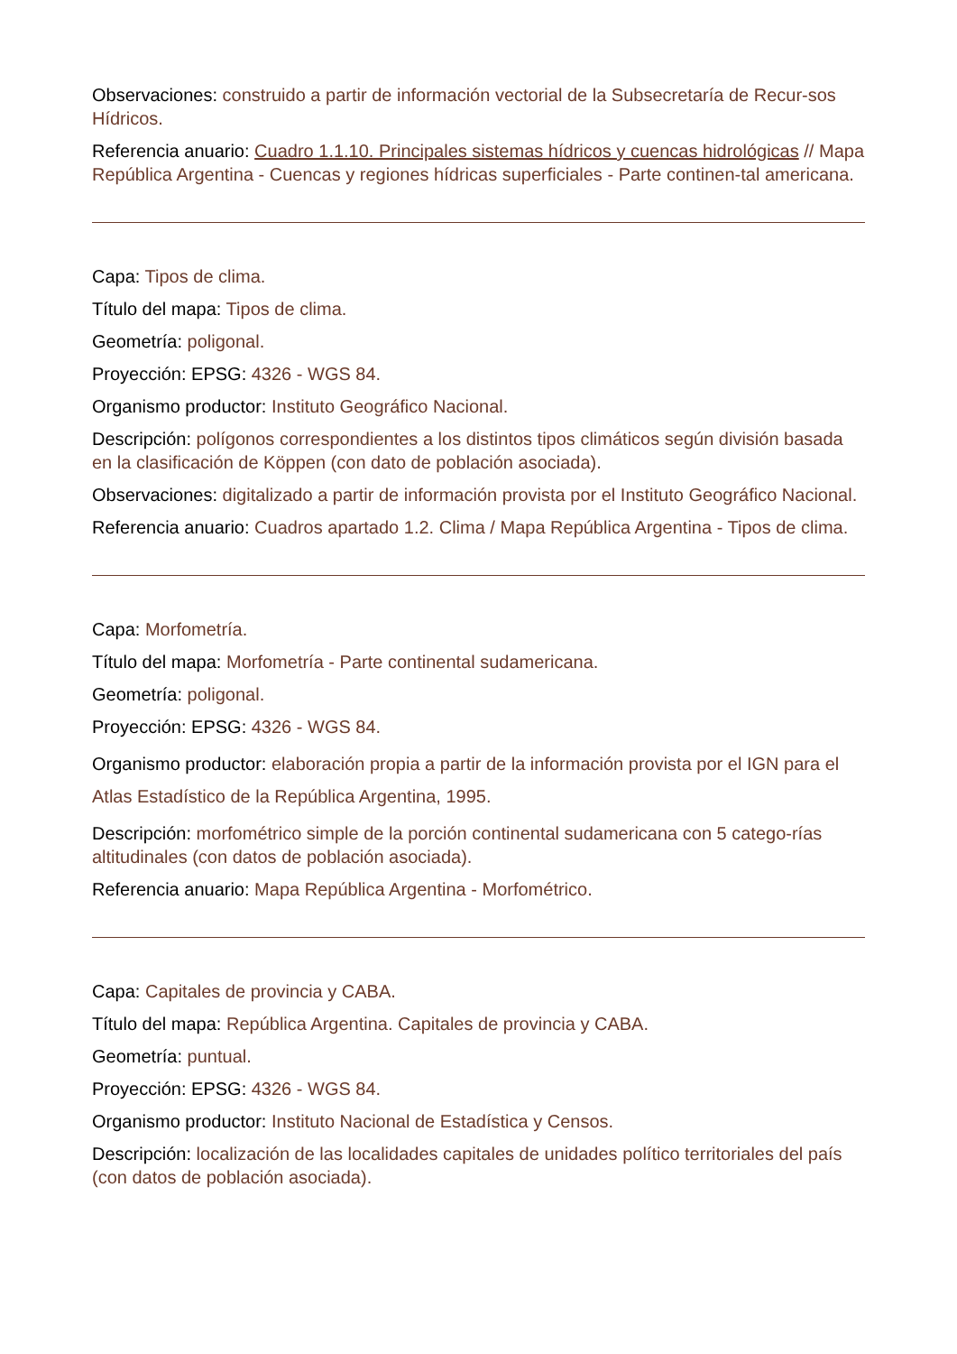Observaciones: construido a partir de información vectorial de la Subsecretaría de Recur-sos Hídricos.
Referencia anuario: Cuadro 1.1.10. Principales sistemas hídricos y cuencas hidrológicas // Mapa República Argentina - Cuencas y regiones hídricas superficiales - Parte continen-tal americana.
Capa: Tipos de clima.
Título del mapa: Tipos de clima.
Geometría: poligonal.
Proyección: EPSG: 4326 - WGS 84.
Organismo productor: Instituto Geográfico Nacional.
Descripción: polígonos correspondientes a los distintos tipos climáticos según división basada en la clasificación de Köppen (con dato de población asociada).
Observaciones: digitalizado a partir de información provista por el Instituto Geográfico Nacional.
Referencia anuario: Cuadros apartado 1.2. Clima / Mapa República Argentina - Tipos de clima.
Capa: Morfometría.
Título del mapa: Morfometría - Parte continental sudamericana.
Geometría: poligonal.
Proyección: EPSG: 4326 - WGS 84.
Organismo productor: elaboración propia a partir de la información provista por el IGN para el Atlas Estadístico de la República Argentina, 1995.
Descripción: morfométrico simple de la porción continental sudamericana con 5 catego-rías altitudinales (con datos de población asociada).
Referencia anuario: Mapa República Argentina - Morfométrico.
Capa: Capitales de provincia y CABA.
Título del mapa: República Argentina. Capitales de provincia y CABA.
Geometría: puntual.
Proyección: EPSG: 4326 - WGS 84.
Organismo productor: Instituto Nacional de Estadística y Censos.
Descripción: localización de las localidades capitales de unidades político territoriales del país (con datos de población asociada).